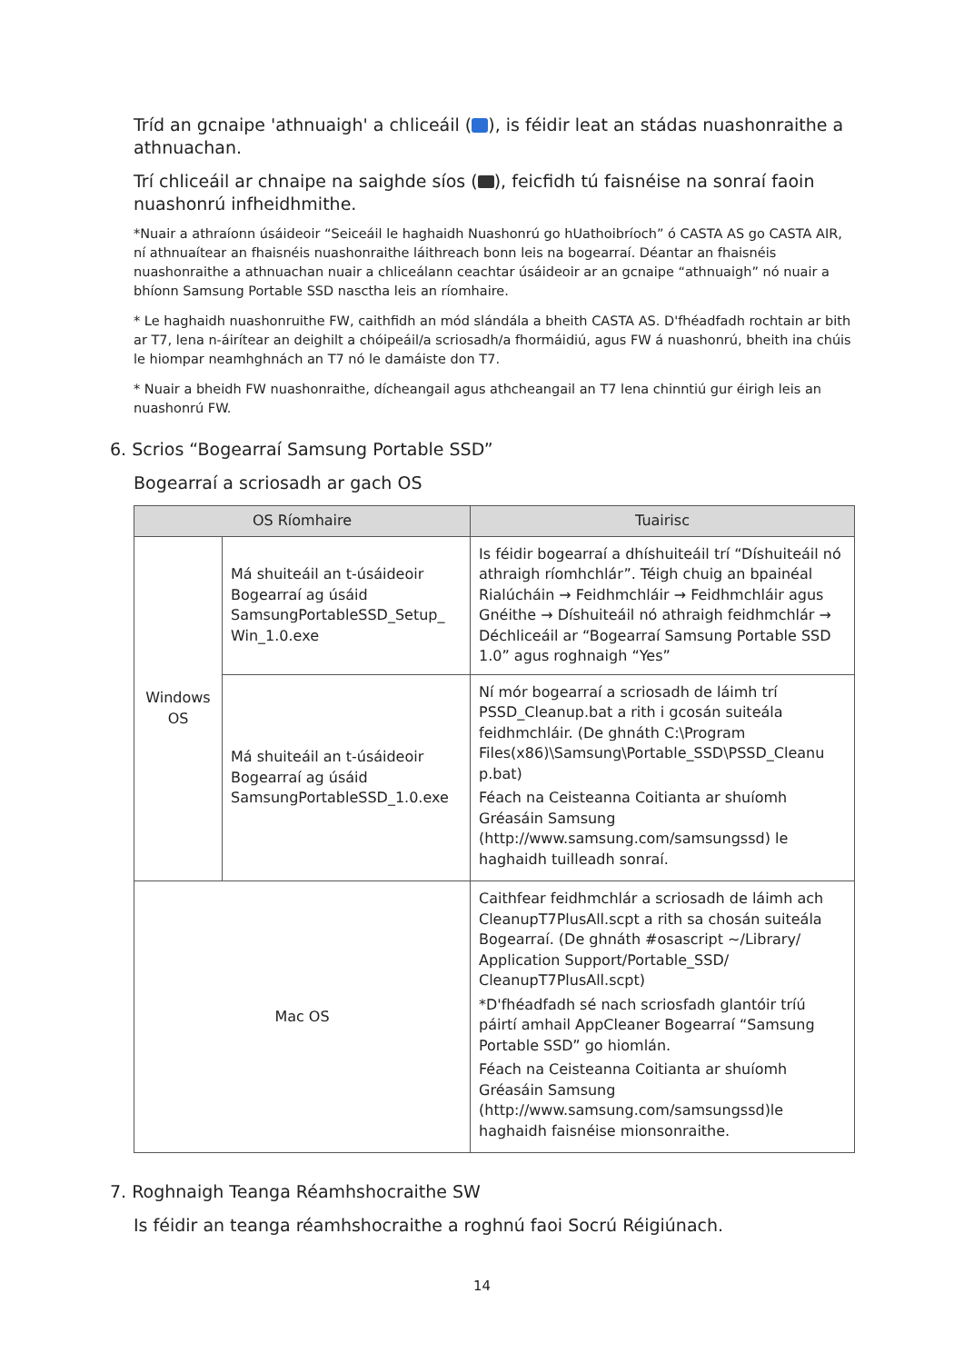Tríd an gcnaipe 'athnuaigh' a chliceáil ( ), is féidir leat an stádas nuashonraithe a athnuachan.
Trí chliceáil ar chnaipe na saighde síos ( ), feicfidh tú faisnéise na sonraí faoin nuashonrú infheidhmithe.
*Nuair a athraíonn úsáideoir “Seiceáil le haghaidh Nuashonrú go hUathoibríoch” ó CASTA AS go CASTA AIR, ní athnuaítear an fhaisnéis nuashonraithe láithreach bonn leis na bogearraí. Déantar an fhaisnéis nuashonraithe a athnuachan nuair a chliceálann ceachtar úsáideoir ar an gcnaipe “athnuaigh” nó nuair a bhíonn Samsung Portable SSD nasctha leis an ríomhaire.
* Le haghaidh nuashonruithe FW, caithfidh an mód slándála a bheith CASTA AS. D'fhéadfadh rochtain ar bith ar T7, lena n-áirítear an deighilt a chóipeáil/a scriosadh/a fhormáidiú, agus FW á nuashonrú, bheith ina chúis le hiompar neamhghnách an T7 nó le damáiste don T7.
* Nuair a bheidh FW nuashonraithe, dícheangail agus athcheangail an T7 lena chinntiú gur éirigh leis an nuashonrú FW.
6. Scrios “Bogearraí Samsung Portable SSD”
Bogearraí a scriosadh ar gach OS
| OS Ríomhaire | | Tuairisc |
| --- | --- | --- |
| Windows OS | Má shuiteáil an t-úsáideoir Bogearraí ag úsáid SamsungPortableSSD_Setup_ Win_1.0.exe | Is féidir bogearraí a dhíshuiteáil trí “Díshuiteáil nó athraigh ríomhchlár”. Téigh chuig an bpainéal Rialúcháin → Feidhmchláir → Feidhmchláir agus Gnéithe → Díshuiteáil nó athraigh feidhmchlár → Déchliceáil ar “Bogearraí Samsung Portable SSD 1.0” agus roghnaigh “Yes” |
| | Má shuiteáil an t-úsáideoir Bogearraí ag úsáid SamsungPortableSSD_1.0.exe | Ní mór bogearraí a scriosadh de láimh trí PSSD_Cleanup.bat a rith i gcosán suiteála feidhmchláir. (De ghnáth C:\Program Files(x86)\Samsung\Portable_SSD\PSSD_Cleanu p.bat) Féach na Ceisteanna Coitianta ar shuíomh Gréasáin Samsung ( http://www.samsung.com/samsungssd ) le haghaidh tuilleadh sonraí. |
| Mac OS | | Caithfear feidhmchlár a scriosadh de láimh ach CleanupT7PlusAll.scpt a rith sa chosán suiteála Bogearraí. (De ghnáth #osascript ~/Library/ Application Support/Portable_SSD/ CleanupT7PlusAll.scpt) *D'fhéadfadh sé nach scriosfadh glantóir tríú páirtí amhail AppCleaner Bogearraí “Samsung Portable SSD” go hiomlán. Féach na Ceisteanna Coitianta ar shuíomh Gréasáin Samsung ( http://www.samsung.com/samsungssd )le haghaidh faisnéise mionsonraithe. |
7. Roghnaigh Teanga Réamhshocraithe SW
Is féidir an teanga réamhshocraithe a roghnú faoi Socrú Réigiúnach.
14